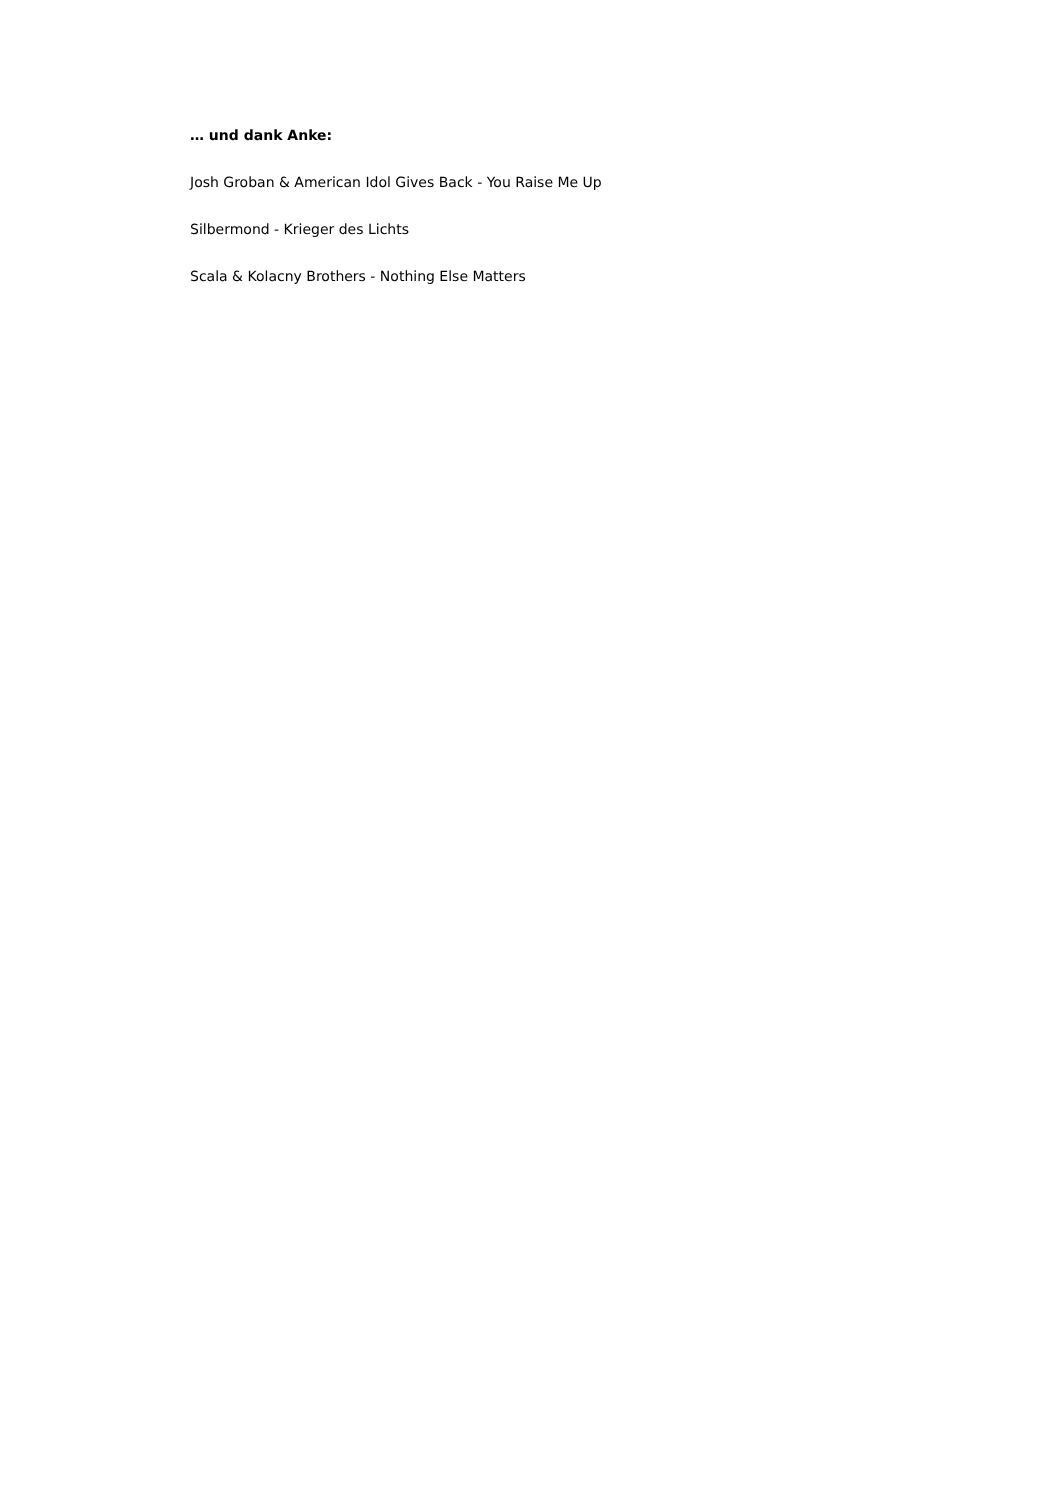… und dank Anke:
Josh Groban & American Idol Gives Back - You Raise Me Up
Silbermond - Krieger des Lichts
Scala & Kolacny Brothers - Nothing Else Matters